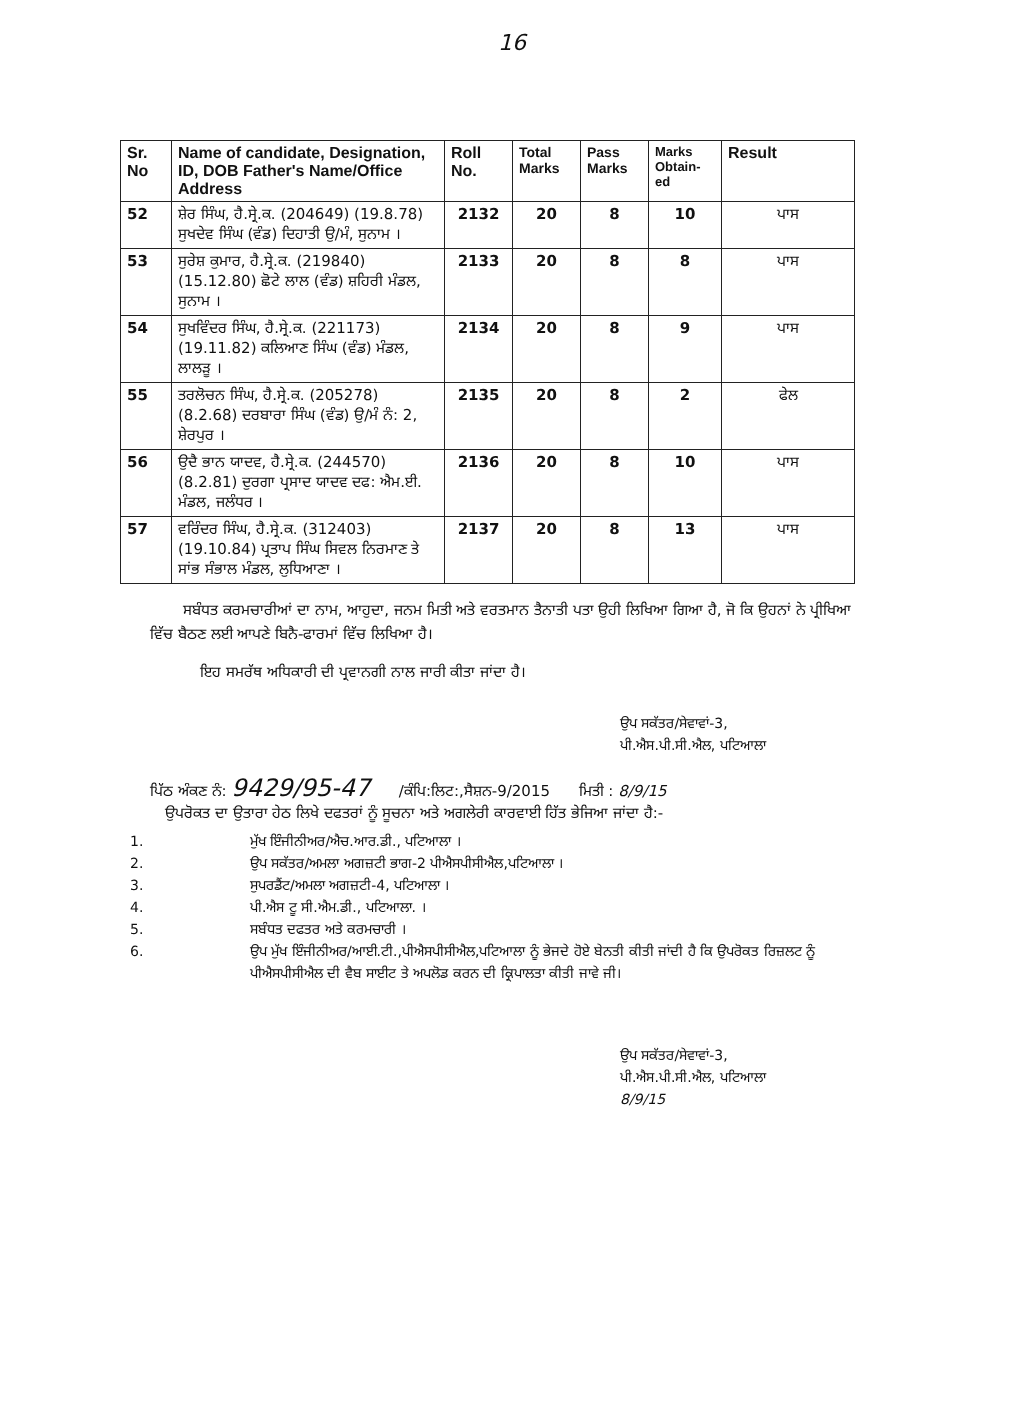16
| Sr. No | Name of candidate, Designation, ID, DOB Father's Name/Office Address | Roll No. | Total Marks | Pass Marks | Marks Obtain-ed | Result |
| --- | --- | --- | --- | --- | --- | --- |
| 52 | ਸ਼ੇਰ ਸਿੰਘ, ਹੈ.ਸ੍ਰੇ.ਕ. (204649) (19.8.78) ਸੁਖਦੇਵ ਸਿੰਘ (ਵੰਡ) ਦਿਹਾਤੀ ਉ/ਮੰ, ਸੁਨਾਮ । | 2132 | 20 | 8 | 10 | ਪਾਸ |
| 53 | ਸੁਰੇਸ਼ ਕੁਮਾਰ, ਹੈ.ਸ੍ਰੇ.ਕ. (219840) (15.12.80) ਛੋਟੇ ਲਾਲ (ਵੰਡ) ਸ਼ਹਿਰੀ ਮੰਡਲ, ਸੁਨਾਮ । | 2133 | 20 | 8 | 8 | ਪਾਸ |
| 54 | ਸੁਖਵਿੰਦਰ ਸਿੰਘ, ਹੈ.ਸ੍ਰੇ.ਕ. (221173) (19.11.82) ਕਲਿਆਣ ਸਿੰਘ (ਵੰਡ) ਮੰਡਲ, ਲਾਲੜੂ । | 2134 | 20 | 8 | 9 | ਪਾਸ |
| 55 | ਤਰਲੋਚਨ ਸਿੰਘ, ਹੈ.ਸ੍ਰੇ.ਕ. (205278) (8.2.68) ਦਰਬਾਰਾ ਸਿੰਘ (ਵੰਡ) ਉ/ਮੰ ਨੰ: 2, ਸ਼ੇਰਪੁਰ । | 2135 | 20 | 8 | 2 | ਫੇਲ |
| 56 | ਉਦੈ ਭਾਨ ਯਾਦਵ, ਹੈ.ਸ੍ਰੇ.ਕ. (244570) (8.2.81) ਦੁਰਗਾ ਪ੍ਰਸਾਦ ਯਾਦਵ ਦਫ: ਐਮ.ਈ. ਮੰਡਲ, ਜਲੰਧਰ । | 2136 | 20 | 8 | 10 | ਪਾਸ |
| 57 | ਵਰਿੰਦਰ ਸਿੰਘ, ਹੈ.ਸ੍ਰੇ.ਕ. (312403) (19.10.84) ਪ੍ਰਤਾਪ ਸਿੰਘ ਸਿਵਲ ਨਿਰਮਾਣ ਤੇ ਸਾਂਭ ਸੰਭਾਲ ਮੰਡਲ, ਲੁਧਿਆਣਾ । | 2137 | 20 | 8 | 13 | ਪਾਸ |
ਸਬੰਧਤ ਕਰਮਚਾਰੀਆਂ ਦਾ ਨਾਮ, ਆਹੁਦਾ, ਜਨਮ ਮਿਤੀ ਅਤੇ ਵਰਤਮਾਨ ਤੈਨਾਤੀ ਪਤਾ ਉਹੀ ਲਿਖਿਆ ਗਿਆ ਹੈ, ਜੋ ਕਿ ਉਹਨਾਂ ਨੇ ਪ੍ਰੀਖਿਆ ਵਿੱਚ ਬੈਠਣ ਲਈ ਆਪਣੇ ਬਿਨੈ-ਫਾਰਮਾਂ ਵਿੱਚ ਲਿਖਿਆ ਹੈ।
ਇਹ ਸਮਰੱਥ ਅਧਿਕਾਰੀ ਦੀ ਪ੍ਰਵਾਨਗੀ ਨਾਲ ਜਾਰੀ ਕੀਤਾ ਜਾਂਦਾ ਹੈ।
ਉਪ ਸਕੱਤਰ/ਸੇਵਾਵਾਂ-3,
ਪੀ.ਐਸ.ਪੀ.ਸੀ.ਐਲ, ਪਟਿਆਲਾ
ਪਿੱਠ ਅੰਕਣ ਨੰ: 9429/95-47 /ਕੰਪਿ:ਲਿਟ:,ਸੈਸ਼ਨ-9/2015 ਮਿਤੀ : 8/9/15
ਉਪਰੋਕਤ ਦਾ ਉਤਾਰਾ ਹੇਠ ਲਿਖੇ ਦਫਤਰਾਂ ਨੂੰ ਸੂਚਨਾ ਅਤੇ ਅਗਲੇਰੀ ਕਾਰਵਾਈ ਹਿੱਤ ਭੇਜਿਆ ਜਾਂਦਾ ਹੈ:-
1. ਮੁੱਖ ਇੰਜੀਨੀਅਰ/ਐਚ.ਆਰ.ਡੀ., ਪਟਿਆਲਾ ।
2. ਉਪ ਸਕੱਤਰ/ਅਮਲਾ ਅਗਜ਼ਟੀ ਭਾਗ-2 ਪੀਐਸਪੀਸੀਐਲ,ਪਟਿਆਲਾ ।
3. ਸੁਪਰਡੈਂਟ/ਅਮਲਾ ਅਗਜ਼ਟੀ-4, ਪਟਿਆਲਾ ।
4. ਪੀ.ਐਸ ਟੂ ਸੀ.ਐਮ.ਡੀ., ਪਟਿਆਲਾ. ।
5. ਸਬੰਧਤ ਦਫਤਰ ਅਤੇ ਕਰਮਚਾਰੀ ।
6. ਉਪ ਮੁੱਖ ਇੰਜੀਨੀਅਰ/ਆਈ.ਟੀ.,ਪੀਐਸਪੀਸੀਐਲ,ਪਟਿਆਲਾ ਨੂੰ ਭੇਜਦੇ ਹੋਏ ਬੇਨਤੀ ਕੀਤੀ ਜਾਂਦੀ ਹੈ ਕਿ ਉਪਰੋਕਤ ਰਿਜ਼ਲਟ ਨੂੰ ਪੀਐਸਪੀਸੀਐਲ ਦੀ ਵੈਬ ਸਾਈਟ ਤੇ ਅਪਲੋਡ ਕਰਨ ਦੀ ਕ੍ਰਿਪਾਲਤਾ ਕੀਤੀ ਜਾਵੇ ਜੀ।
ਉਪ ਸਕੱਤਰ/ਸੇਵਾਵਾਂ-3,
ਪੀ.ਐਸ.ਪੀ.ਸੀ.ਐਲ, ਪਟਿਆਲਾ
8/9/15